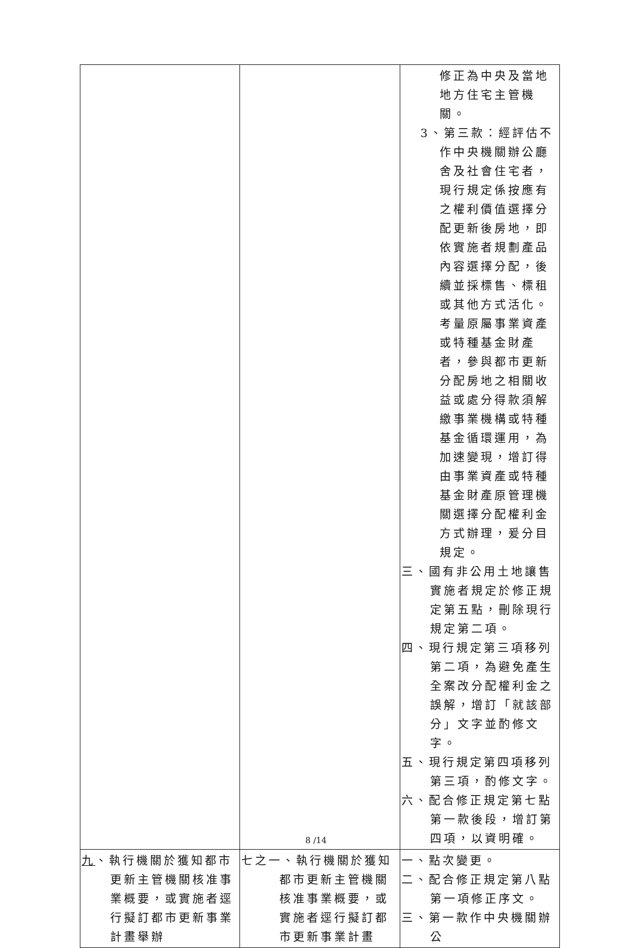| | | 修正為中央及當地地方住宅主管機關。 3、第三款：經評估不作中央機關辦公廳舍及社會住宅者，現行規定係按應有之權利價值選擇分配更新後房地，即依實施者規劃產品內容選擇分配，後續並採標售、標租或其他方式活化。考量原屬事業資產或特種基金財產者，參與都市更新分配房地之相關收益或處分得款須解繳事業機構或特種基金循環運用，為加速變現，增訂得由事業資產或特種基金財產原管理機關選擇分配權利金方式辦理，爰分目規定。 三、國有非公用土地讓售實施者規定於修正規定第五點，刪除現行規定第二項。 四、現行規定第三項移列第二項，為避免產生全案改分配權利金之誤解，增訂「就該部分」文字並酌修文字。 五、現行規定第四項移列第三項，酌修文字。 六、配合修正規定第七點第一款後段，增訂第四項，以資明確。 |
| 九 、執行機關於獲知都市更新主管機關核准事業概要，或實施者逕行擬訂都市更新事業計畫舉辦 | 七之一、執行機關於獲知都市更新主管機關核准事業概要，或實施者逕行擬訂都市更新事業計畫 | 一、點次變更。 二、配合修正規定第八點第一項修正序文。 三、第一款作中央機關辦公 |
8 /14